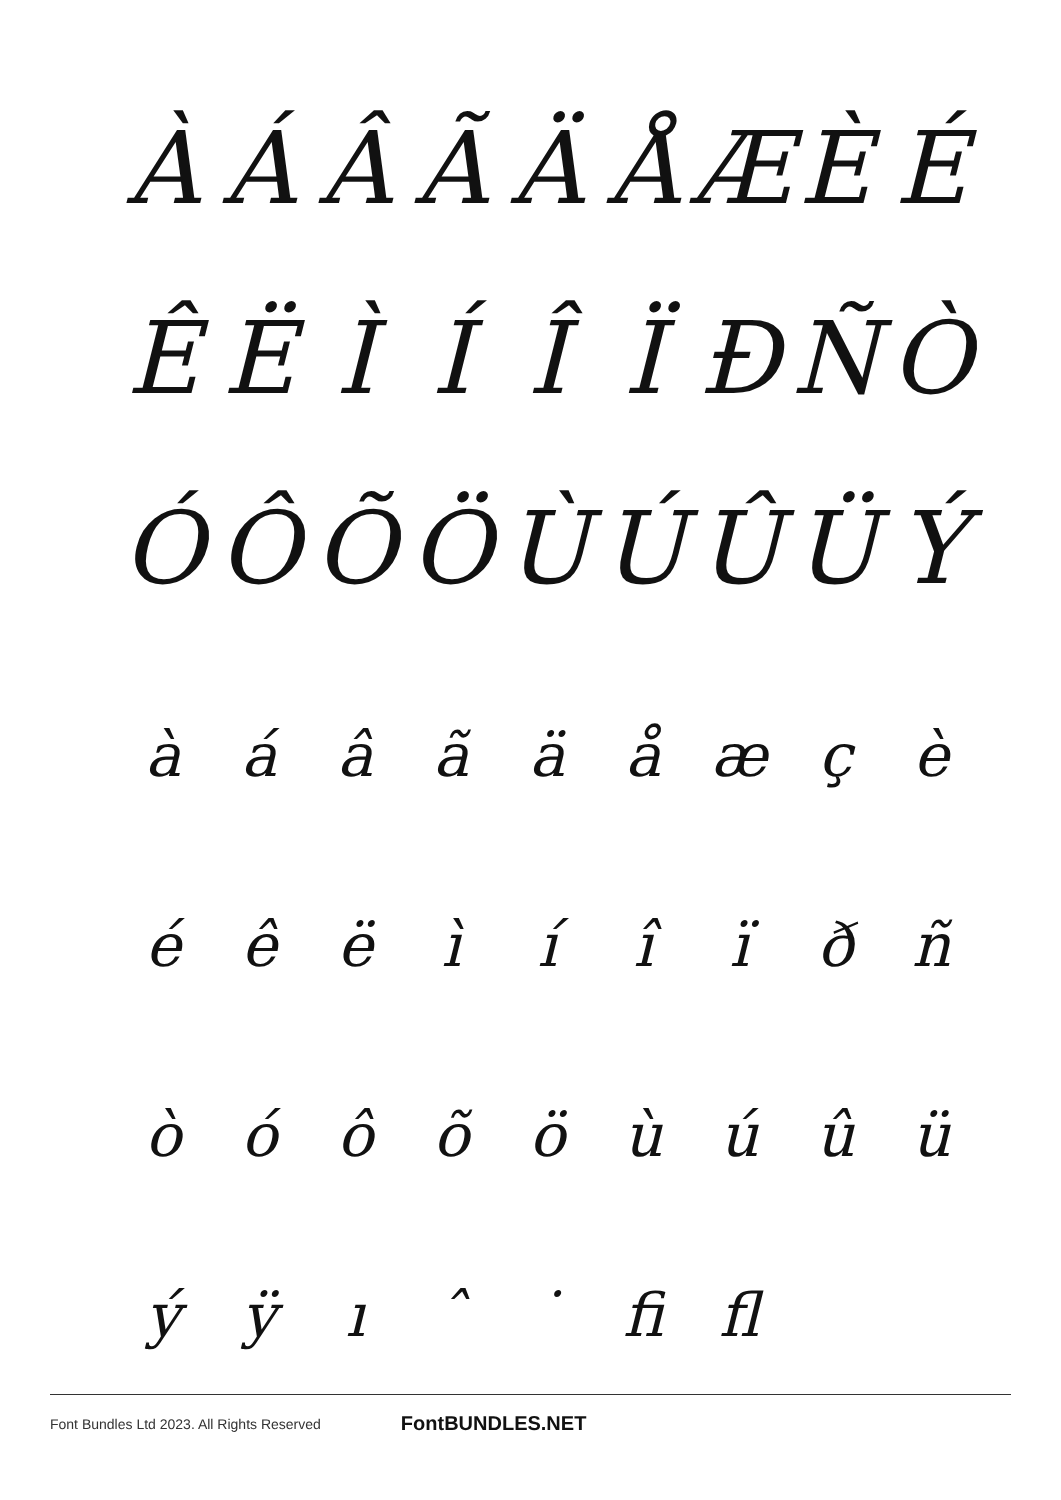À Á Â Ã Ä Å Æ È É
Ê Ë Ì Í Î Ï Ð Ñ Ò
Ó Ô Õ Ö Ù Ú Û Ü Ý
à á â ã ä å æ ç è
é ê ë ì í î ï ð ñ
ò ó ô õ ö ù ú û ü
ý ÿ ı ˆ ˙ ﬁ ﬂ
Font Bundles Ltd 2023. All Rights Reserved FontBUNDLES.NET